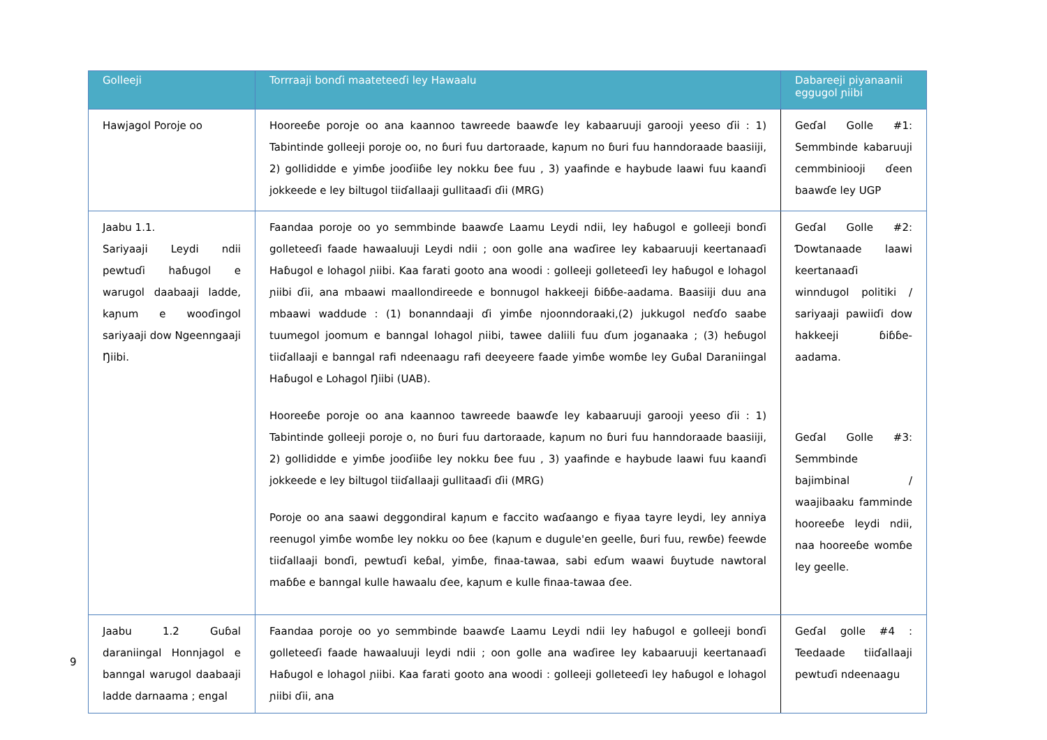| Golleeji | Torrraaji bonɗi maateteeɗi ley Hawaalu | Dabareeji piyanaanii eggugol ɲiibi |
| --- | --- | --- |
| Hawjagol Poroje oo | Hooreeɓe poroje oo ana kaannoo tawreede baawɗe ley kabaaruuji garooji yeeso ɗii : 1) Tabintinde golleeji poroje oo, no ɓuri fuu dartoraade, kaɲum no ɓuri fuu hanndoraade baasiiji, 2) gollididde e yimɓe jooɗiiɓe ley nokku ɓee fuu , 3) yaafinde e haybude laawi fuu kaanɗi jokkeede e ley biltugol tiiɗallaaji gullitaaɗi ɗii (MRG) | Geɗal Golle #1: Semmbinde kabaruuji cemmbiniooji ɗeen baawɗe ley UGP |
| Jaabu 1.1. Sariyaaji Leydi ndii pewtuɗi haɓugol e warugol daabaaji ladde, kaɲum e wooɗingol sariyaaji dow Ngeenngaaji Ŋiibi. | Faandaa poroje oo yo semmbinde baawɗe Laamu Leydi ndii, ley haɓugol e golleeji bonɗi golleteeɗi faade hawaaluuji Leydi ndii ; oon golle ana waɗiree ley kabaaruuji keertanaaɗi Haɓugol e lohagol ɲiibi. Kaa farati gooto ana woodi : golleeji golleteeɗi ley haɓugol e lohagol ɲiibi ɗii, ana mbaawi maallondireede e bonnugol hakkeeji ɓiɓɓe-aadama. Baasiiji duu ana mbaawi waddude : (1) bonanndaaji ɗi yimɓe njoonndoraaki,(2) jukkugol neɗɗo saabe tuumegol joomum e banngal lohagol ɲiibi, tawee daliili fuu ɗum joganaaka ; (3) heɓugol tiiɗallaaji e banngal rafi ndeenaagu rafi deeyeere faade yimɓe womɓe ley Guɓal Daraniingal Haɓugol e Lohagol Ŋiibi (UAB). Hooreeɓe poroje oo ana kaannoo tawreede baawɗe ley kabaaruuji garooji yeeso ɗii : 1) Tabintinde golleeji poroje o, no ɓuri fuu dartoraade, kaɲum no ɓuri fuu hanndoraade baasiiji, 2) gollididde e yimɓe jooɗiiɓe ley nokku ɓee fuu , 3) yaafinde e haybude laawi fuu kaanɗi jokkeede e ley biltugol tiiɗallaaji gullitaaɗi ɗii (MRG) Poroje oo ana saawi deggondiral kaɲum e faccito waɗaango e fiyaa tayre leydi, ley anniya reenugol yimɓe womɓe ley nokku oo ɓee (kaɲum e dugule'en geelle, ɓuri fuu, rewɓe) feewde tiiɗallaaji bonɗi, pewtuɗi keɓal, yimɓe, finaa-tawaa, sabi eɗum waawi ɓuytude nawtoral maɓɓe e banngal kulle hawaalu ɗee, kaɲum e kulle finaa-tawaa ɗee. | Geɗal Golle #2: Ɗowtanaade laawi keertanaaɗi winndugol politiki / sariyaaji pawiiɗi dow hakkeeji ɓiɓɓe-aadama. Geɗal Golle #3: Semmbinde bajimbinal / waajibaaku famminde hooreeɓe leydi ndii, naa hooreeɓe womɓe ley geelle. |
| Jaabu 1.2 Guɓal daraniingal Honnjagol e banngal warugol daabaaji ladde darnaama ; engal | Faandaa poroje oo yo semmbinde baawɗe Laamu Leydi ndii ley haɓugol e golleeji bonɗi golleteeɗi faade hawaaluuji leydi ndii ; oon golle ana waɗiree ley kabaaruuji keertanaaɗi Haɓugol e lohagol ɲiibi. Kaa farati gooto ana woodi : golleeji golleteeɗi ley haɓugol e lohagol ɲiibi ɗii, ana | Geɗal golle #4 : Teedaade tiiɗallaaji pewtuɗi ndeenaagu |
9